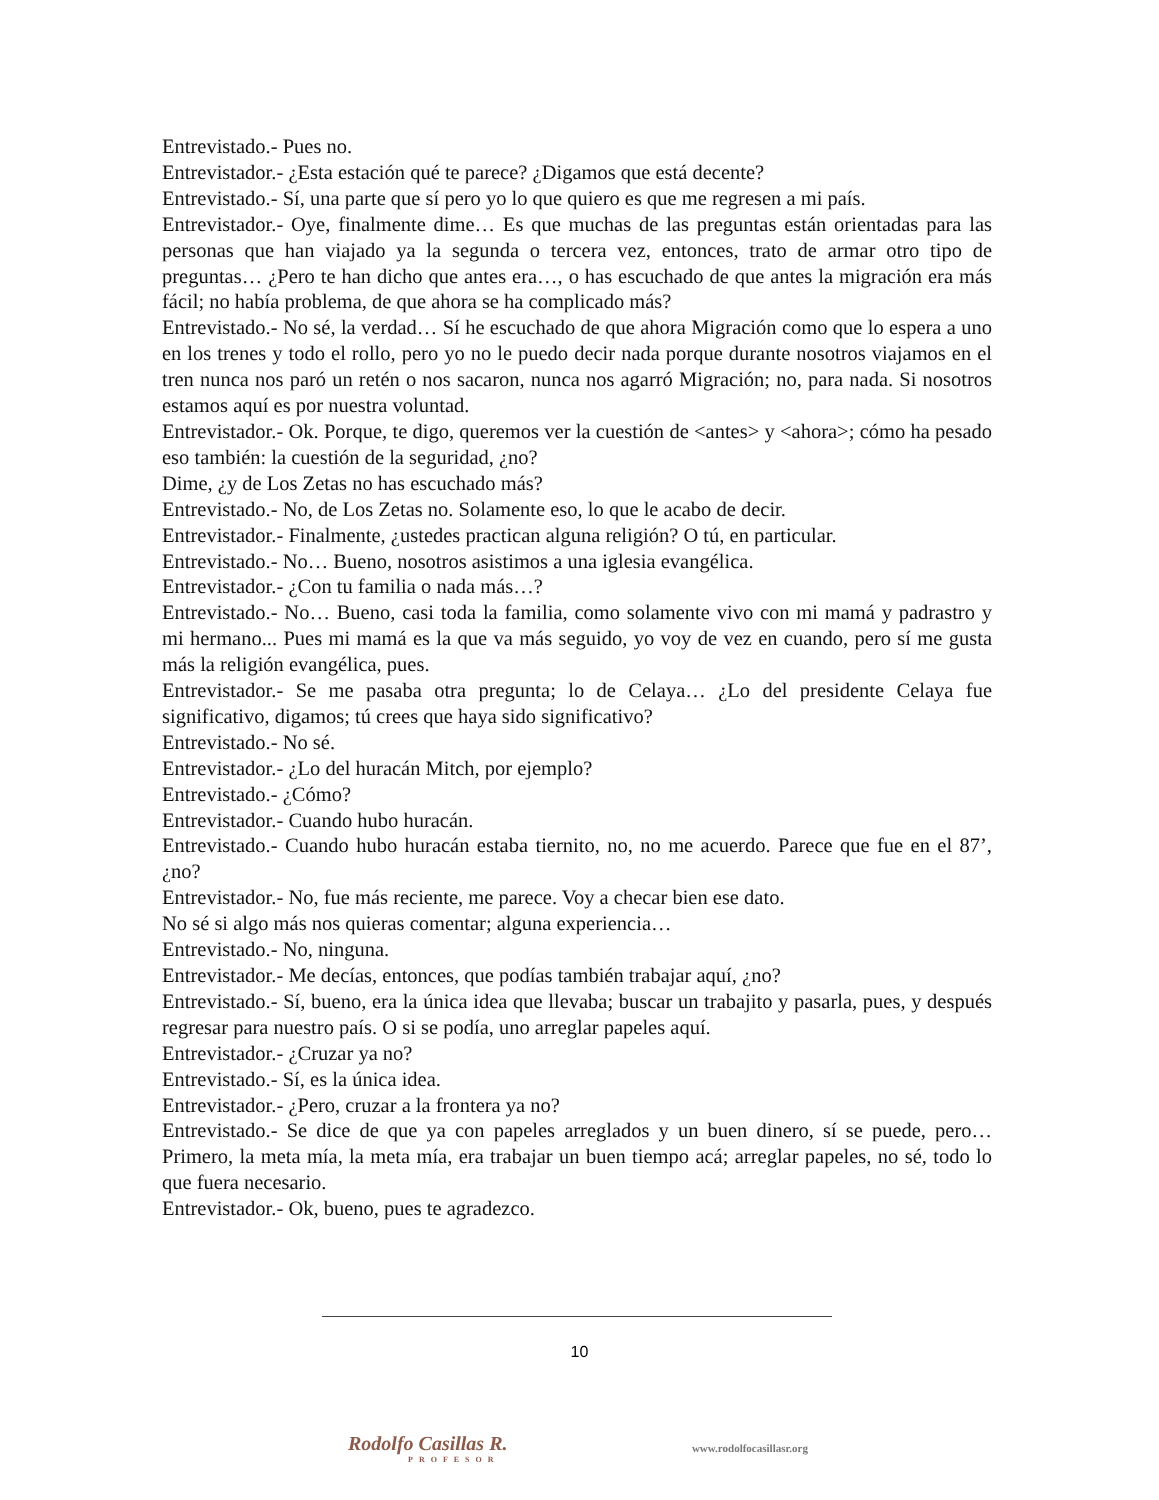Entrevistado.- Pues no.
Entrevistador.- ¿Esta estación qué te parece? ¿Digamos que está decente?
Entrevistado.- Sí, una parte que sí pero yo lo que quiero es que me regresen a mi país.
Entrevistador.- Oye, finalmente dime… Es que muchas de las preguntas están orientadas para las personas que han viajado ya la segunda o tercera vez, entonces, trato de armar otro tipo de preguntas… ¿Pero te han dicho que antes era…, o has escuchado de que antes la migración era más fácil; no había problema, de que ahora se ha complicado más?
Entrevistado.- No sé, la verdad… Sí he escuchado de que ahora Migración como que lo espera a uno en los trenes y todo el rollo, pero yo no le puedo decir nada porque durante nosotros viajamos en el tren nunca nos paró un retén o nos sacaron, nunca nos agarró Migración; no, para nada. Si nosotros estamos aquí es por nuestra voluntad.
Entrevistador.- Ok. Porque, te digo, queremos ver la cuestión de <antes> y <ahora>; cómo ha pesado eso también: la cuestión de la seguridad, ¿no?
Dime, ¿y de Los Zetas no has escuchado más?
Entrevistado.- No, de Los Zetas no. Solamente eso, lo que le acabo de decir.
Entrevistador.- Finalmente, ¿ustedes practican alguna religión? O tú, en particular.
Entrevistado.- No… Bueno, nosotros asistimos a una iglesia evangélica.
Entrevistador.- ¿Con tu familia o nada más…?
Entrevistado.- No… Bueno, casi toda la familia, como solamente vivo con mi mamá y padrastro y mi hermano... Pues mi mamá es la que va más seguido, yo voy de vez en cuando, pero sí me gusta más la religión evangélica, pues.
Entrevistador.- Se me pasaba otra pregunta; lo de Celaya… ¿Lo del presidente Celaya fue significativo, digamos; tú crees que haya sido significativo?
Entrevistado.- No sé.
Entrevistador.- ¿Lo del huracán Mitch, por ejemplo?
Entrevistado.- ¿Cómo?
Entrevistador.- Cuando hubo huracán.
Entrevistado.- Cuando hubo huracán estaba tiernito, no, no me acuerdo. Parece que fue en el 87’, ¿no?
Entrevistador.- No, fue más reciente, me parece. Voy a checar bien ese dato.
No sé si algo más nos quieras comentar; alguna experiencia…
Entrevistado.- No, ninguna.
Entrevistador.- Me decías, entonces, que podías también trabajar aquí, ¿no?
Entrevistado.- Sí, bueno, era la única idea que llevaba; buscar un trabajito y pasarla, pues, y después regresar para nuestro país. O si se podía, uno arreglar papeles aquí.
Entrevistador.- ¿Cruzar ya no?
Entrevistado.- Sí, es la única idea.
Entrevistador.- ¿Pero, cruzar a la frontera ya no?
Entrevistado.- Se dice de que ya con papeles arreglados y un buen dinero, sí se puede, pero… Primero, la meta mía, la meta mía, era trabajar un buen tiempo acá; arreglar papeles, no sé, todo lo que fuera necesario.
Entrevistador.- Ok, bueno, pues te agradezco.
10
Rodolfo Casillas R.
PROFESOR
www.rodolfocasillasr.org